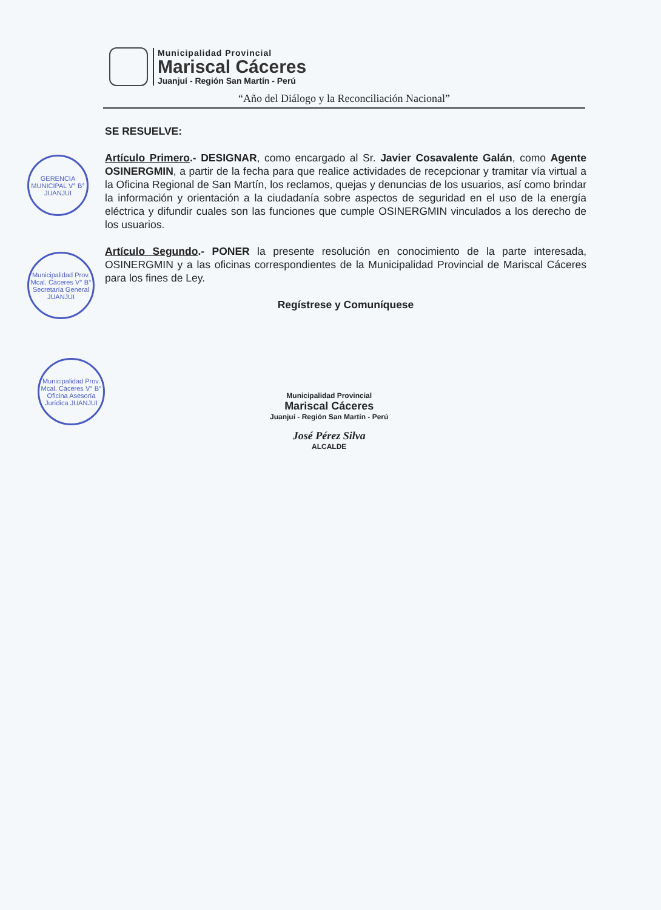Municipalidad Provincial
Mariscal Cáceres
Juanjuí - Región San Martín - Perú
“Año del Diálogo y la Reconciliación Nacional”
SE RESUELVE:
Artículo Primero.- DESIGNAR, como encargado al Sr. Javier Cosavalente Galán, como Agente OSINERGMIN, a partir de la fecha para que realice actividades de recepcionar y tramitar vía virtual a la Oficina Regional de San Martín, los reclamos, quejas y denuncias de los usuarios, así como brindar la información y orientación a la ciudadanía sobre aspectos de seguridad en el uso de la energía eléctrica y difundir cuales son las funciones que cumple OSINERGMIN vinculados a los derecho de los usuarios.
Artículo Segundo.- PONER la presente resolución en conocimiento de la parte interesada, OSINERGMIN y a las oficinas correspondientes de la Municipalidad Provincial de Mariscal Cáceres para los fines de Ley.
Regístrese y Comuníquese
GERENCIA MUNICIPAL V° B° JUANJUI
Municipalidad Prov. Mcal. Cáceres V° B° Secretaría General JUANJUI
Municipalidad Prov. Mcal. Cáceres V° B° Oficina Asesoría Jurídica JUANJUI
Municipalidad Provincial
Mariscal Cáceres
Juanjuí - Región San Martín - Perú
José Pérez Silva
ALCALDE